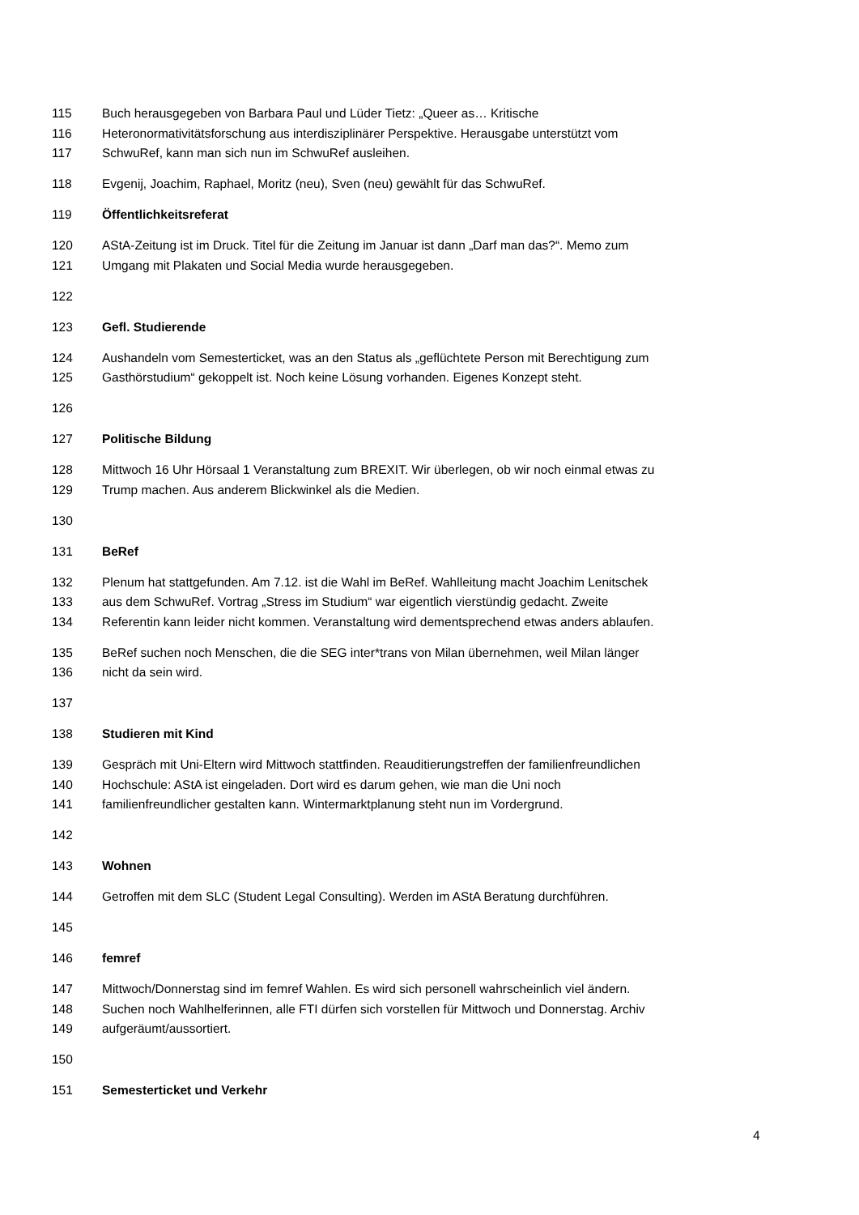115 Buch herausgegeben von Barbara Paul und Lüder Tietz: „Queer as… Kritische
116 Heteronormativitätsforschung aus interdisziplinärer Perspektive. Herausgabe unterstützt vom
117 SchwuRef, kann man sich nun im SchwuRef ausleihen.
118 Evgenij, Joachim, Raphael, Moritz (neu), Sven (neu) gewählt für das SchwuRef.
119 Öffentlichkeitsreferat
120 AStA-Zeitung ist im Druck. Titel für die Zeitung im Januar ist dann „Darf man das?“. Memo zum
121 Umgang mit Plakaten und Social Media wurde herausgegeben.
122
123 Gefl. Studierende
124 Aushandeln vom Semesterticket, was an den Status als „geflüchtete Person mit Berechtigung zum
125 Gasthörstudium“ gekoppelt ist. Noch keine Lösung vorhanden. Eigenes Konzept steht.
126
127 Politische Bildung
128 Mittwoch 16 Uhr Hörsaal 1 Veranstaltung zum BREXIT. Wir überlegen, ob wir noch einmal etwas zu
129 Trump machen. Aus anderem Blickwinkel als die Medien.
130
131 BeRef
132 Plenum hat stattgefunden. Am 7.12. ist die Wahl im BeRef. Wahlleitung macht Joachim Lenitschek
133 aus dem SchwuRef. Vortrag „Stress im Studium“ war eigentlich vierstündig gedacht. Zweite
134 Referentin kann leider nicht kommen. Veranstaltung wird dementsprechend etwas anders ablaufen.
135 BeRef suchen noch Menschen, die die SEG inter*trans von Milan übernehmen, weil Milan länger
136 nicht da sein wird.
137
138 Studieren mit Kind
139 Gespräch mit Uni-Eltern wird Mittwoch stattfinden. Reauditierungstreffen der familienfreundlichen
140 Hochschule: AStA ist eingeladen. Dort wird es darum gehen, wie man die Uni noch
141 familienfreundlicher gestalten kann. Wintermarktplanung steht nun im Vordergrund.
142
143 Wohnen
144 Getroffen mit dem SLC (Student Legal Consulting). Werden im AStA Beratung durchführen.
145
146 femref
147 Mittwoch/Donnerstag sind im femref Wahlen. Es wird sich personell wahrscheinlich viel ändern.
148 Suchen noch Wahlhelferinnen, alle FTI dürfen sich vorstellen für Mittwoch und Donnerstag. Archiv
149 aufgeräumt/aussortiert.
150
151 Semesterticket und Verkehr
4